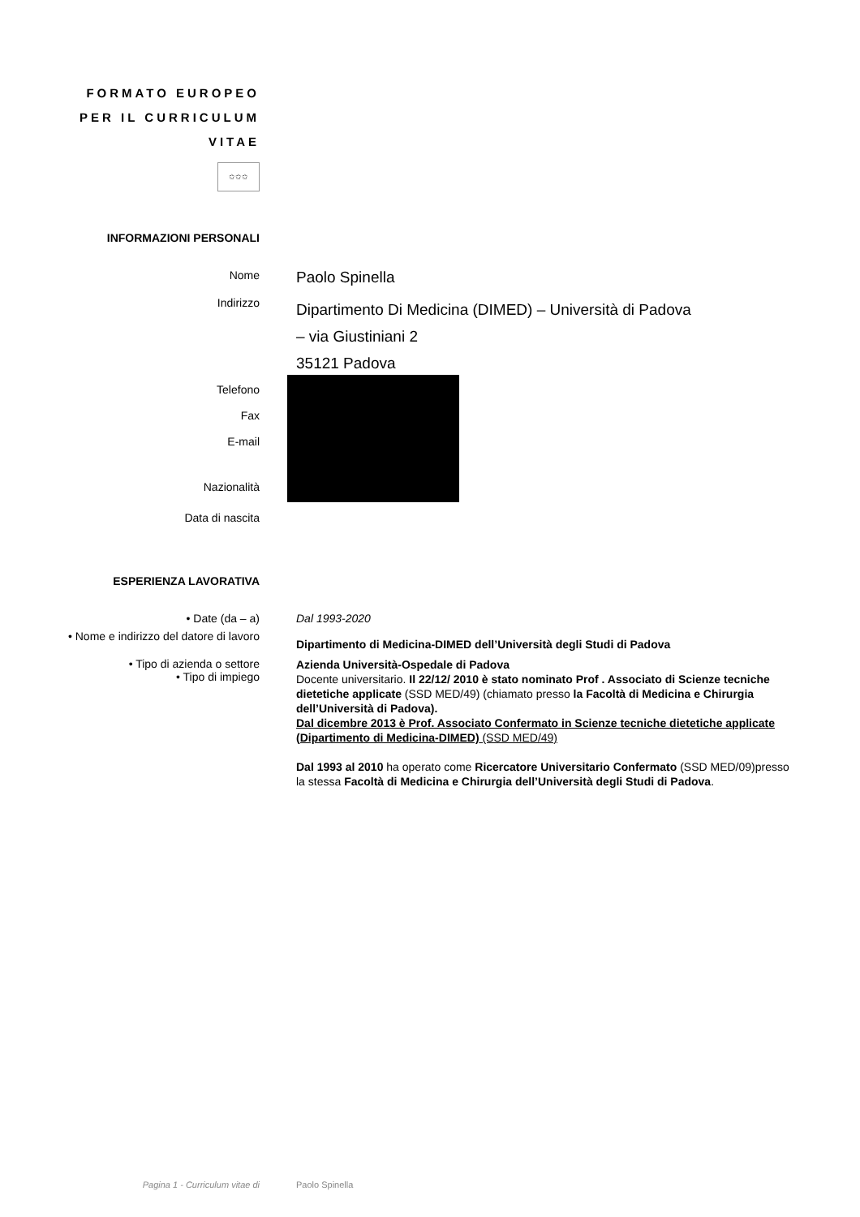FORMATO EUROPEO PER IL CURRICULUM VITAE
✩✩✩
INFORMAZIONI PERSONALI
Nome
Paolo Spinella
Indirizzo
Dipartimento Di Medicina (DIMED) – Università di Padova
– via Giustiniani 2
35121 Padova
Telefono
Fax
E-mail
Nazionalità
Data di nascita
ESPERIENZA LAVORATIVA
• Date (da – a) Dal 1993-2020
• Nome e indirizzo del datore di lavoro
Dipartimento di Medicina-DIMED dell’Università degli Studi di Padova
• Tipo di azienda o settore
• Tipo di impiego
Azienda Università-Ospedale di Padova
Docente universitario. Il 22/12/ 2010 è stato nominato Prof . Associato di Scienze tecniche dietetiche applicate (SSD MED/49) (chiamato presso la Facoltà di Medicina e Chirurgia dell’Università di Padova).
Dal dicembre 2013 è Prof. Associato Confermato in Scienze tecniche dietetiche applicate (Dipartimento di Medicina-DIMED) (SSD MED/49)
Dal 1993 al 2010 ha operato come Ricercatore Universitario Confermato (SSD MED/09)presso la stessa Facoltà di Medicina e Chirurgia dell’Università degli Studi di Padova.
Pagina 1 - Curriculum vitae di Paolo Spinella